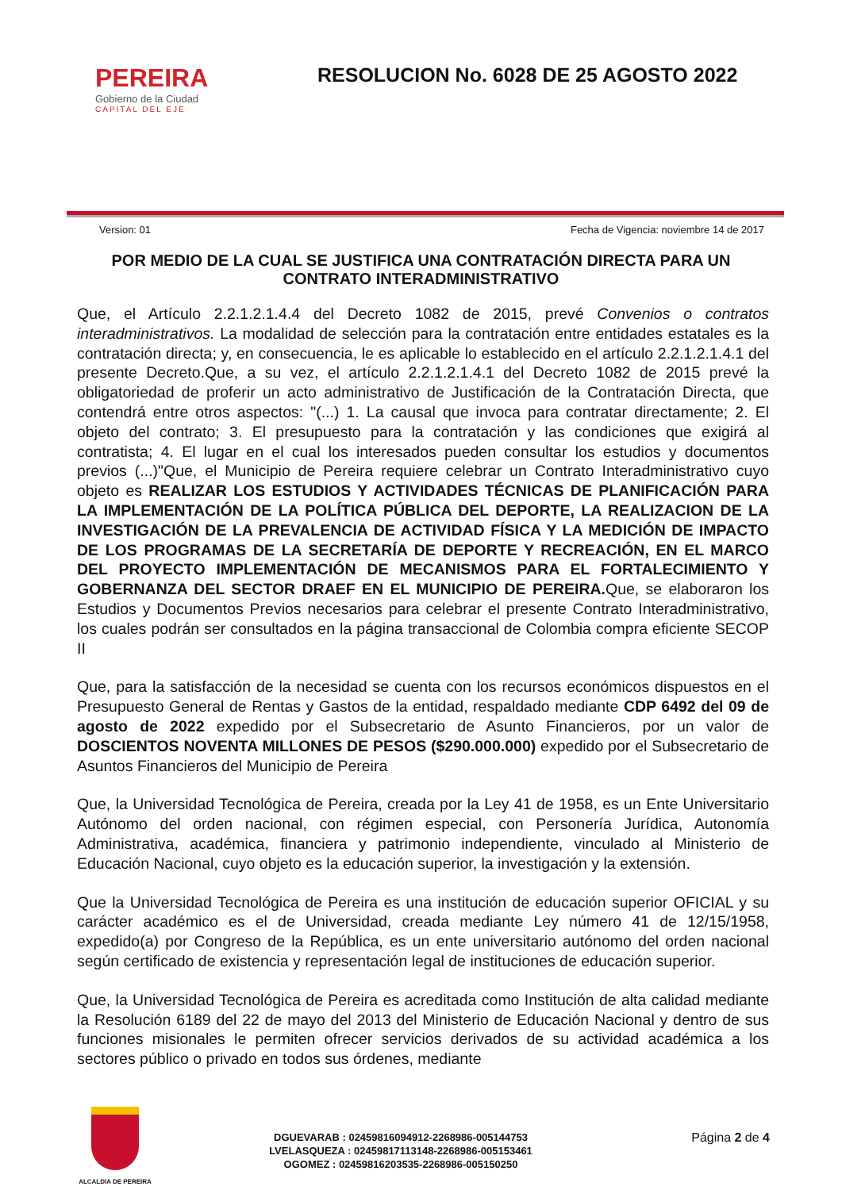PEREIRA
Gobierno de la Ciudad
CAPITAL DEL EJE
RESOLUCION No. 6028 DE 25 AGOSTO 2022
Version: 01 Fecha de Vigencia: noviembre 14 de 2017
POR MEDIO DE LA CUAL SE JUSTIFICA UNA CONTRATACIÓN DIRECTA PARA UN CONTRATO INTERADMINISTRATIVO
Que, el Artículo 2.2.1.2.1.4.4 del Decreto 1082 de 2015, prevé Convenios o contratos interadministrativos. La modalidad de selección para la contratación entre entidades estatales es la contratación directa; y, en consecuencia, le es aplicable lo establecido en el artículo 2.2.1.2.1.4.1 del presente Decreto.Que, a su vez, el artículo 2.2.1.2.1.4.1 del Decreto 1082 de 2015 prevé la obligatoriedad de proferir un acto administrativo de Justificación de la Contratación Directa, que contendrá entre otros aspectos: "(...) 1. La causal que invoca para contratar directamente; 2. El objeto del contrato; 3. El presupuesto para la contratación y las condiciones que exigirá al contratista; 4. El lugar en el cual los interesados pueden consultar los estudios y documentos previos (...)"Que, el Municipio de Pereira requiere celebrar un Contrato Interadministrativo cuyo objeto es REALIZAR LOS ESTUDIOS Y ACTIVIDADES TÉCNICAS DE PLANIFICACIÓN PARA LA IMPLEMENTACIÓN DE LA POLÍTICA PÚBLICA DEL DEPORTE, LA REALIZACION DE LA INVESTIGACIÓN DE LA PREVALENCIA DE ACTIVIDAD FÍSICA Y LA MEDICIÓN DE IMPACTO DE LOS PROGRAMAS DE LA SECRETARÍA DE DEPORTE Y RECREACIÓN, EN EL MARCO DEL PROYECTO IMPLEMENTACIÓN DE MECANISMOS PARA EL FORTALECIMIENTO Y GOBERNANZA DEL SECTOR DRAEF EN EL MUNICIPIO DE PEREIRA. Que, se elaboraron los Estudios y Documentos Previos necesarios para celebrar el presente Contrato Interadministrativo, los cuales podrán ser consultados en la página transaccional de Colombia compra eficiente SECOP II
Que, para la satisfacción de la necesidad se cuenta con los recursos económicos dispuestos en el Presupuesto General de Rentas y Gastos de la entidad, respaldado mediante CDP 6492 del 09 de agosto de 2022 expedido por el Subsecretario de Asunto Financieros, por un valor de DOSCIENTOS NOVENTA MILLONES DE PESOS ($290.000.000) expedido por el Subsecretario de Asuntos Financieros del Municipio de Pereira
Que, la Universidad Tecnológica de Pereira, creada por la Ley 41 de 1958, es un Ente Universitario Autónomo del orden nacional, con régimen especial, con Personería Jurídica, Autonomía Administrativa, académica, financiera y patrimonio independiente, vinculado al Ministerio de Educación Nacional, cuyo objeto es la educación superior, la investigación y la extensión.
Que la Universidad Tecnológica de Pereira es una institución de educación superior OFICIAL y su carácter académico es el de Universidad, creada mediante Ley número 41 de 12/15/1958, expedido(a) por Congreso de la República, es un ente universitario autónomo del orden nacional según certificado de existencia y representación legal de instituciones de educación superior.
Que, la Universidad Tecnológica de Pereira es acreditada como Institución de alta calidad mediante la Resolución 6189 del 22 de mayo del 2013 del Ministerio de Educación Nacional y dentro de sus funciones misionales le permiten ofrecer servicios derivados de su actividad académica a los sectores público o privado en todos sus órdenes, mediante
ALCALDIA DE PEREIRA
DGUEVARAB : 02459816094912-2268986-005144753
LVELASQUEZA : 02459817113148-2268986-005153461
OGOMEZ : 02459816203535-2268986-005150250
Página 2 de 4